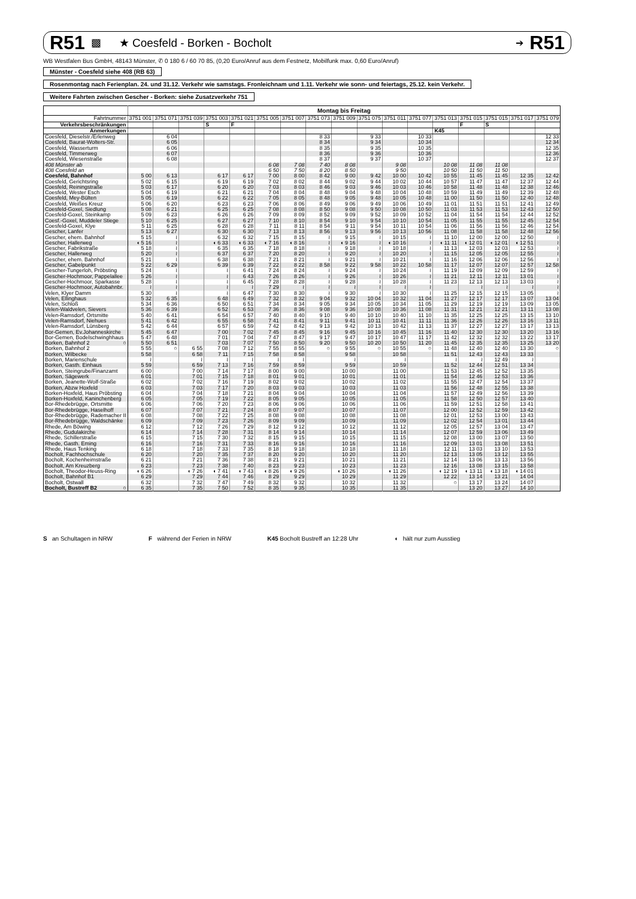R51 ▩ ★ Coesfeld - Borken - Bocholt ➔ R51
WB Westfalen Bus GmbH, 48143 Münster, ✆ 0 180 6 / 60 70 85, (0,20 Euro/Anruf aus dem Festnetz, Mobilfunk max. 0,60 Euro/Anruf)
Münster - Coesfeld siehe 408 (RB 63)
Rosenmontag nach Ferienplan. 24. und 31.12. Verkehr wie samstags. Fronleichnam und 1.11. Verkehr wie sonn- und feiertags, 25.12. kein Verkehr.
Weitere Fahrten zwischen Gescher - Borken: siehe Zusatzverkehr 751
| | Montag bis Freitag | | | | | | | | | | | | | | | | |
| --- | --- | --- | --- | --- | --- | --- | --- | --- | --- | --- | --- | --- | --- | --- | --- | --- | --- |
| Fahrtnummer | 3751 001 | 3751 071 | 3751 039 | 3751 003 | 3751 021 | 3751 005 | 3751 007 | 3751 073 | 3751 009 | 3751 075 | 3751 011 | 3751 077 | 3751 013 | 3751 015 | 3751 015 | 3751 017 | 3751 079 |
| Verkehrsbeschränkungen | | | | S | F | | | | | | | | | F | S | | |
| Anmerkungen | | | | | | | | | | | | | K45 | | | | |
| Coesfeld, Dieselstr./Erlenweg | | 6 04 | | | | | | 8 33 | | 9 33 | | 10 33 | | | | | 12 33 |
| Coesfeld, Baurat-Wolters-Str. | | 6 05 | | | | | | 8 34 | | 9 34 | | 10 34 | | | | | 12 34 |
| Coesfeld, Wasserturm | | 6 06 | | | | | | 8 35 | | 9 35 | | 10 35 | | | | | 12 35 |
| Coesfeld, Timmerweg | | 6 07 | | | | | | 8 36 | | 9 36 | | 10 36 | | | | | 12 36 |
| Coesfeld, Wiesenstraße | | 6 08 | | | | | | 8 37 | | 9 37 | | 10 37 | | | | | 12 37 |
| 408 Münster ab | | | | | | 6 08 | 7 08 | 7 40 | 8 08 | | 9 08 | | 10 08 | 11 08 | 11 08 | | |
| 408 Coesfeld an | | | | | | 6 50 | 7 50 | 8 20 | 8 50 | | 9 50 | | 10 50 | 11 50 | 11 50 | | |
| Coesfeld, Bahnhof | 5 00 | 6 13 | | 6 17 | 6 17 | 7 00 | 8 00 | 8 42 | 9 00 | 9 42 | 10 00 | 10 42 | 10 55 | 11 45 | 11 45 | 12 35 | 12 42 |
| Coesfeld, Gerichtsring | 5 02 | 6 15 | | 6 19 | 6 19 | 7 02 | 8 02 | 8 44 | 9 02 | 9 44 | 10 02 | 10 44 | 10 57 | 11 47 | 11 47 | 12 37 | 12 44 |
| Coesfeld, Reiningstraße | 5 03 | 6 17 | | 6 20 | 6 20 | 7 03 | 8 03 | 8 46 | 9 03 | 9 46 | 10 03 | 10 46 | 10 58 | 11 48 | 11 48 | 12 38 | 12 46 |
| Coesfeld, Wester Esch | 5 04 | 6 19 | | 6 21 | 6 21 | 7 04 | 8 04 | 8 48 | 9 04 | 9 48 | 10 04 | 10 48 | 10 59 | 11 49 | 11 49 | 12 39 | 12 48 |
| Coesfeld, Mey-Bülten | 5 05 | 6 19 | | 6 22 | 6 22 | 7 05 | 8 05 | 8 48 | 9 05 | 9 48 | 10 05 | 10 48 | 11 00 | 11 50 | 11 50 | 12 40 | 12 48 |
| Coesfeld, Weißes Kreuz | 5 06 | 6 20 | | 6 23 | 6 23 | 7 06 | 8 06 | 8 49 | 9 06 | 9 49 | 10 06 | 10 49 | 11 01 | 11 51 | 11 51 | 12 41 | 12 49 |
| Coesfeld-Goxel, Siedlung | 5 08 | 6 21 | | 6 25 | 6 25 | 7 08 | 8 08 | 8 50 | 9 08 | 9 50 | 10 08 | 10 50 | 11 03 | 11 53 | 11 53 | 12 43 | 12 50 |
| Coesfeld-Goxel, Steinkamp | 5 09 | 6 23 | | 6 26 | 6 26 | 7 09 | 8 09 | 8 52 | 9 09 | 9 52 | 10 09 | 10 52 | 11 04 | 11 54 | 11 54 | 12 44 | 12 52 |
| Coesf.-Goxel, Muddeler Stiege | 5 10 | 6 25 | | 6 27 | 6 27 | 7 10 | 8 10 | 8 54 | 9 10 | 9 54 | 10 10 | 10 54 | 11 05 | 11 55 | 11 55 | 12 45 | 12 54 |
| Coesfeld-Goxel, Klye | 5 11 | 6 25 | | 6 28 | 6 28 | 7 11 | 8 11 | 8 54 | 9 11 | 9 54 | 10 11 | 10 54 | 11 06 | 11 56 | 11 56 | 12 46 | 12 54 |
| Gescher, Lanfer | 5 13 | 6 27 | | 6 30 | 6 30 | 7 13 | 8 13 | 8 56 | 9 13 | 9 56 | 10 13 | 10 56 | 11 08 | 11 58 | 11 58 | 12 48 | 12 56 |
| Gescher, ehem. Bahnhof | 5 15 | ≀ | | 6 32 | 6 32 | 7 15 | 8 15 | ≀ | 9 15 | ≀ | 10 15 | ≀ | 11 10 | 12 00 | 12 00 | 12 50 | ≀ |
| Gescher, Hallerweg | ◖ 5 16 | ≀ | | ◖ 6 33 | ◖ 6 33 | ◖ 7 16 | ◖ 8 16 | ≀ | ◖ 9 16 | ≀ | ◖ 10 16 | ≀ | ◖ 11 11 | ◖ 12 01 | ◖ 12 01 | ◖ 12 51 | ≀ |
| Gescher, Fabrikstraße | 5 18 | ≀ | | 6 35 | 6 35 | 7 18 | 8 18 | ≀ | 9 18 | ≀ | 10 18 | ≀ | 11 13 | 12 03 | 12 03 | 12 53 | ≀ |
| Gescher, Hallerweg | 5 20 | ≀ | | 6 37 | 6 37 | 7 20 | 8 20 | ≀ | 9 20 | ≀ | 10 20 | ≀ | 11 15 | 12 05 | 12 05 | 12 55 | ≀ |
| Gescher, ehem. Bahnhof | 5 21 | ≀ | | 6 38 | 6 38 | 7 21 | 8 21 | ≀ | 9 21 | ≀ | 10 21 | ≀ | 11 16 | 12 06 | 12 06 | 12 56 | ≀ |
| Gescher, Gabelpunkt | 5 22 | 6 29 | | 6 39 | 6 39 | 7 22 | 8 22 | 8 58 | 9 22 | 9 58 | 10 22 | 10 58 | 11 17 | 12 07 | 12 07 | 12 57 | 12 58 |
| Gescher-Tungerloh, Pröbsting | 5 24 | ≀ | | ≀ | 6 41 | 7 24 | 8 24 | ≀ | 9 24 | ≀ | 10 24 | ≀ | 11 19 | 12 09 | 12 09 | 12 59 | ≀ |
| Gescher-Hochmoor, Pappelallee | 5 26 | ≀ | | ≀ | 6 43 | 7 26 | 8 26 | ≀ | 9 26 | ≀ | 10 26 | ≀ | 11 21 | 12 11 | 12 11 | 13 01 | ≀ |
| Gescher-Hochmoor, Sparkasse | 5 28 | ≀ | | ≀ | 6 45 | 7 28 | 8 28 | ≀ | 9 28 | ≀ | 10 28 | ≀ | 11 23 | 12 13 | 12 13 | 13 03 | ≀ |
| Gescher-Hochmoor, Autobahnbr. | ≀ | ≀ | | ≀ | ≀ | 7 29 | ≀ | ≀ | ≀ | ≀ | ≀ | ≀ | | ≀ | ≀ | ≀ | ≀ |
| Velen, Klyer Damm | 5 30 | ≀ | | ≀ | 6 47 | 7 30 | 8 30 | ≀ | 9 30 | ≀ | 10 30 | ≀ | 11 25 | 12 15 | 12 15 | 13 05 | ≀ |
| Velen, Ellinghaus | 5 32 | 6 35 | | 6 48 | 6 49 | 7 32 | 8 32 | 9 04 | 9 32 | 10 04 | 10 32 | 11 04 | 11 27 | 12 17 | 12 17 | 13 07 | 13 04 |
| Velen, Schloß | 5 34 | 6 36 | | 6 50 | 6 51 | 7 34 | 8 34 | 9 05 | 9 34 | 10 05 | 10 34 | 11 05 | 11 29 | 12 19 | 12 19 | 13 09 | 13 05 |
| Velen-Waldvelen, Sievers | 5 36 | 6 39 | | 6 52 | 6 53 | 7 36 | 8 36 | 9 08 | 9 36 | 10 08 | 10 36 | 11 08 | 11 31 | 12 21 | 12 21 | 13 11 | 13 08 |
| Velen-Ramsdorf, Ortsmitte | 5 40 | 6 41 | | 6 54 | 6 57 | 7 40 | 8 40 | 9 10 | 9 40 | 10 10 | 10 40 | 11 10 | 11 35 | 12 25 | 12 25 | 13 15 | 13 10 |
| Velen-Ramsdorf, Niehues | 5 41 | 6 42 | | 6 55 | 6 58 | 7 41 | 8 41 | 9 11 | 9 41 | 10 11 | 10 41 | 11 11 | 11 36 | 12 26 | 12 26 | 13 16 | 13 11 |
| Velen-Ramsdorf, Lünsberg | 5 42 | 6 44 | | 6 57 | 6 59 | 7 42 | 8 42 | 9 13 | 9 42 | 10 13 | 10 42 | 11 13 | 11 37 | 12 27 | 12 27 | 13 17 | 13 13 |
| Bor-Gemen, Ev.Johanneskirche | 5 45 | 6 47 | | 7 00 | 7 02 | 7 45 | 8 45 | 9 16 | 9 45 | 10 16 | 10 45 | 11 16 | 11 40 | 12 30 | 12 30 | 13 20 | 13 16 |
| Bor-Gemen, Bodelschwinghhaus | 5 47 | 6 48 | | 7 01 | 7 04 | 7 47 | 8 47 | 9 17 | 9 47 | 10 17 | 10 47 | 11 17 | 11 42 | 12 32 | 12 32 | 13 22 | 13 17 |
| Borken, Bahnhof 2 ○ | 5 50 | 6 51 | | 7 03 | 7 07 | 7 50 | 8 50 | 9 20 | 9 50 | 10 20 | 10 50 | 11 20 | 11 45 | 12 35 | 12 35 | 13 25 | 13 20 |
| Borken, Bahnhof 2 | 5 55 | ○ | 6 55 | 7 08 | 7 12 | 7 55 | 8 55 | ○ | 9 55 | ○ | 10 55 | ○ | 11 48 | 12 40 | 12 40 | 13 30 | ○ |
| Borken, Wilbecke | 5 58 | | 6 58 | 7 11 | 7 15 | 7 58 | 8 58 | | 9 58 | | 10 58 | | 11 51 | 12 43 | 12 43 | 13 33 | |
| Borken, Marienschule | ≀ | | ≀ | ≀ | ≀ | ≀ | ≀ | | ≀ | | ≀ | | ≀ | ≀ | 12 49 | ≀ | |
| Borken, Gasth. Einhaus | 5 59 | | 6 59 | 7 13 | 7 16 | 7 59 | 8 59 | | 9 59 | | 10 59 | | 11 52 | 12 44 | 12 51 | 13 34 | |
| Borken, Steingrube/Finanzamt | 6 00 | | 7 00 | 7 14 | 7 17 | 8 00 | 9 00 | | 10 00 | | 11 00 | | 11 53 | 12 45 | 12 52 | 13 35 | |
| Borken, Sägewerk | 6 01 | | 7 01 | 7 15 | 7 18 | 8 01 | 9 01 | | 10 01 | | 11 01 | | 11 54 | 12 46 | 12 53 | 13 36 | |
| Borken, Jeanette-Wolf-Straße | 6 02 | | 7 02 | 7 16 | 7 19 | 8 02 | 9 02 | | 10 02 | | 11 02 | | 11 55 | 12 47 | 12 54 | 13 37 | |
| Borken, Abzw Hoxfeld | 6 03 | | 7 03 | 7 17 | 7 20 | 8 03 | 9 03 | | 10 03 | | 11 03 | | 11 56 | 12 48 | 12 55 | 13 38 | |
| Borken-Hoxfeld, Haus Pröbsting | 6 04 | | 7 04 | 7 18 | 7 21 | 8 04 | 9 04 | | 10 04 | | 11 04 | | 11 57 | 12 49 | 12 56 | 13 39 | |
| Borken-Hoxfeld, Kaninchenberg | 6 05 | | 7 05 | 7 19 | 7 22 | 8 05 | 9 05 | | 10 05 | | 11 05 | | 11 58 | 12 50 | 12 57 | 13 40 | |
| Bor-Rhedebrügge, Ortsmitte | 6 06 | | 7 06 | 7 20 | 7 23 | 8 06 | 9 06 | | 10 06 | | 11 06 | | 11 59 | 12 51 | 12 58 | 13 41 | |
| Bor-Rhedebrügge, Haselhoff | 6 07 | | 7 07 | 7 21 | 7 24 | 8 07 | 9 07 | | 10 07 | | 11 07 | | 12 00 | 12 52 | 12 59 | 13 42 | |
| Bor-Rhedebrügge, Rademacher II | 6 08 | | 7 08 | 7 22 | 7 25 | 8 08 | 9 08 | | 10 08 | | 11 08 | | 12 01 | 12 53 | 13 00 | 13 43 | |
| Bor-Rhedebrügge, Waldschänke | 6 09 | | 7 09 | 7 23 | 7 26 | 8 09 | 9 09 | | 10 09 | | 11 09 | | 12 02 | 12 54 | 13 01 | 13 44 | |
| Rhede, Am Böwing | 6 12 | | 7 12 | 7 26 | 7 29 | 8 12 | 9 12 | | 10 12 | | 11 12 | | 12 05 | 12 57 | 13 04 | 13 47 | |
| Rhede, Gudulakirche | 6 14 | | 7 14 | 7 28 | 7 31 | 8 14 | 9 14 | | 10 14 | | 11 14 | | 12 07 | 12 59 | 13 06 | 13 49 | |
| Rhede, Schillerstraße | 6 15 | | 7 15 | 7 30 | 7 32 | 8 15 | 9 15 | | 10 15 | | 11 15 | | 12 08 | 13 00 | 13 07 | 13 50 | |
| Rhede, Gasth. Eming | 6 16 | | 7 16 | 7 31 | 7 33 | 8 16 | 9 16 | | 10 16 | | 11 16 | | 12 09 | 13 01 | 13 08 | 13 51 | |
| Rhede, Haus Tenking | 6 18 | | 7 18 | 7 33 | 7 35 | 8 18 | 9 18 | | 10 18 | | 11 18 | | 12 11 | 13 03 | 13 10 | 13 53 | |
| Bocholt, Fachhochschule | 6 20 | | 7 20 | 7 35 | 7 37 | 8 20 | 9 20 | | 10 20 | | 11 20 | | 12 13 | 13 05 | 13 12 | 13 55 | |
| Bocholt, Kochenheimstraße | 6 21 | | 7 21 | 7 36 | 7 38 | 8 21 | 9 21 | | 10 21 | | 11 21 | | 12 14 | 13 06 | 13 13 | 13 56 | |
| Bocholt, Am Kreuzberg | 6 23 | | 7 23 | 7 38 | 7 40 | 8 23 | 9 23 | | 10 23 | | 11 23 | | 12 16 | 13 08 | 13 15 | 13 58 | |
| Bocholt, Theodor-Heuss-Ring | ◖ 6 26 | | ◖ 7 26 | ◖ 7 41 | ◖ 7 43 | ◖ 8 26 | ◖ 9 26 | | ◖ 10 26 | | ◖ 11 26 | | ◖ 12 19 | ◖ 13 11 | ◖ 13 18 | ◖ 14 01 | |
| Bocholt, Bahnhof B1 | 6 29 | | 7 29 | 7 44 | 7 46 | 8 29 | 9 29 | | 10 29 | | 11 29 | | 12 22 | 13 14 | 13 21 | 14 04 | |
| Bocholt, Ostwall | 6 32 | | 7 32 | 7 47 | 7 49 | 8 32 | 9 32 | | 10 32 | | 11 32 | | ○ | 13 17 | 13 24 | 14 07 | |
| Bocholt, Bustreff B2 ○ | 6 35 | | 7 35 | 7 50 | 7 52 | 8 35 | 9 35 | | 10 35 | | 11 35 | | | 13 20 | 13 27 | 14 10 | |
S an Schultagen in NRW F während der Ferien in NRW K45 Bocholt Bustreff an 12:28 Uhr ◖ hält nur zum Ausstieg